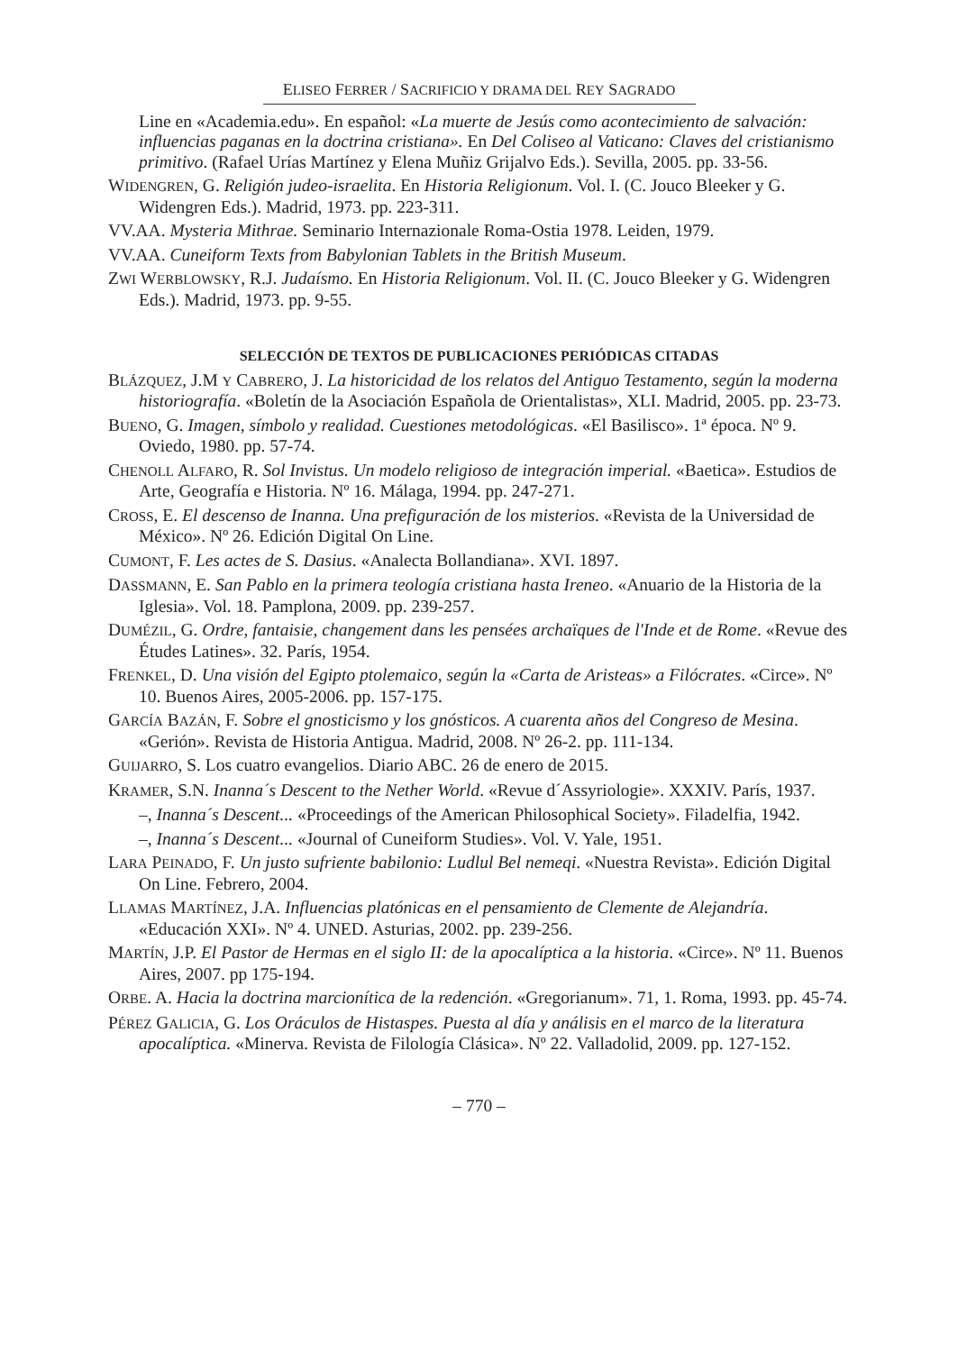ELISEO FERRER / SACRIFICIO Y DRAMA DEL REY SAGRADO
Line en «Academia.edu». En español: «La muerte de Jesús como acontecimiento de salvación: influencias paganas en la doctrina cristiana». En Del Coliseo al Vaticano: Claves del cristianismo primitivo. (Rafael Urías Martínez y Elena Muñiz Grijalvo Eds.). Sevilla, 2005. pp. 33-56.
WIDENGREN, G. Religión judeo-israelita. En Historia Religionum. Vol. I. (C. Jouco Bleeker y G. Widengren Eds.). Madrid, 1973. pp. 223-311.
VV.AA. Mysteria Mithrae. Seminario Internazionale Roma-Ostia 1978. Leiden, 1979.
VV.AA. Cuneiform Texts from Babylonian Tablets in the British Museum.
ZWI WERBLOWSKY, R.J. Judaísmo. En Historia Religionum. Vol. II. (C. Jouco Bleeker y G. Widengren Eds.). Madrid, 1973. pp. 9-55.
SELECCIÓN DE TEXTOS DE PUBLICACIONES PERIÓDICAS CITADAS
BLÁZQUEZ, J.M Y CABRERO, J. La historicidad de los relatos del Antiguo Testamento, según la moderna historiografía. «Boletín de la Asociación Española de Orientalistas», XLI. Madrid, 2005. pp. 23-73.
BUENO, G. Imagen, símbolo y realidad. Cuestiones metodológicas. «El Basilisco». 1ª época. Nº 9. Oviedo, 1980. pp. 57-74.
CHENOLL ALFARO, R. Sol Invistus. Un modelo religioso de integración imperial. «Baetica». Estudios de Arte, Geografía e Historia. Nº 16. Málaga, 1994. pp. 247-271.
CROSS, E. El descenso de Inanna. Una prefiguración de los misterios. «Revista de la Universidad de México». Nº 26. Edición Digital On Line.
CUMONT, F. Les actes de S. Dasius. «Analecta Bollandiana». XVI. 1897.
DASSMANN, E. San Pablo en la primera teología cristiana hasta Ireneo. «Anuario de la Historia de la Iglesia». Vol. 18. Pamplona, 2009. pp. 239-257.
DUMÉZIL, G. Ordre, fantaisie, changement dans les pensées archaïques de l'Inde et de Rome. «Revue des Études Latines». 32. París, 1954.
FRENKEL, D. Una visión del Egipto ptolemaico, según la «Carta de Aristeas» a Filócrates. «Circe». Nº 10. Buenos Aires, 2005-2006. pp. 157-175.
GARCÍA BAZÁN, F. Sobre el gnosticismo y los gnósticos. A cuarenta años del Congreso de Mesina. «Gerión». Revista de Historia Antigua. Madrid, 2008. Nº 26-2. pp. 111-134.
GUIJARRO, S. Los cuatro evangelios. Diario ABC. 26 de enero de 2015.
KRAMER, S.N. Inanna´s Descent to the Nether World. «Revue d´Assyriologie». XXXIV. París, 1937.
–, Inanna´s Descent... «Proceedings of the American Philosophical Society». Filadelfia, 1942.
–, Inanna´s Descent... «Journal of Cuneiform Studies». Vol. V. Yale, 1951.
LARA PEINADO, F. Un justo sufriente babilonio: Ludlul Bel nemeqi. «Nuestra Revista». Edición Digital On Line. Febrero, 2004.
LLAMAS MARTÍNEZ, J.A. Influencias platónicas en el pensamiento de Clemente de Alejandría. «Educación XXI». Nº 4. UNED. Asturias, 2002. pp. 239-256.
MARTÍN, J.P. El Pastor de Hermas en el siglo II: de la apocalíptica a la historia. «Circe». Nº 11. Buenos Aires, 2007. pp 175-194.
ORBE. A. Hacia la doctrina marcionítica de la redención. «Gregorianum». 71, 1. Roma, 1993. pp. 45-74.
PÉREZ GALICIA, G. Los Oráculos de Histaspes. Puesta al día y análisis en el marco de la literatura apocalíptica. «Minerva. Revista de Filología Clásica». Nº 22. Valladolid, 2009. pp. 127-152.
– 770 –